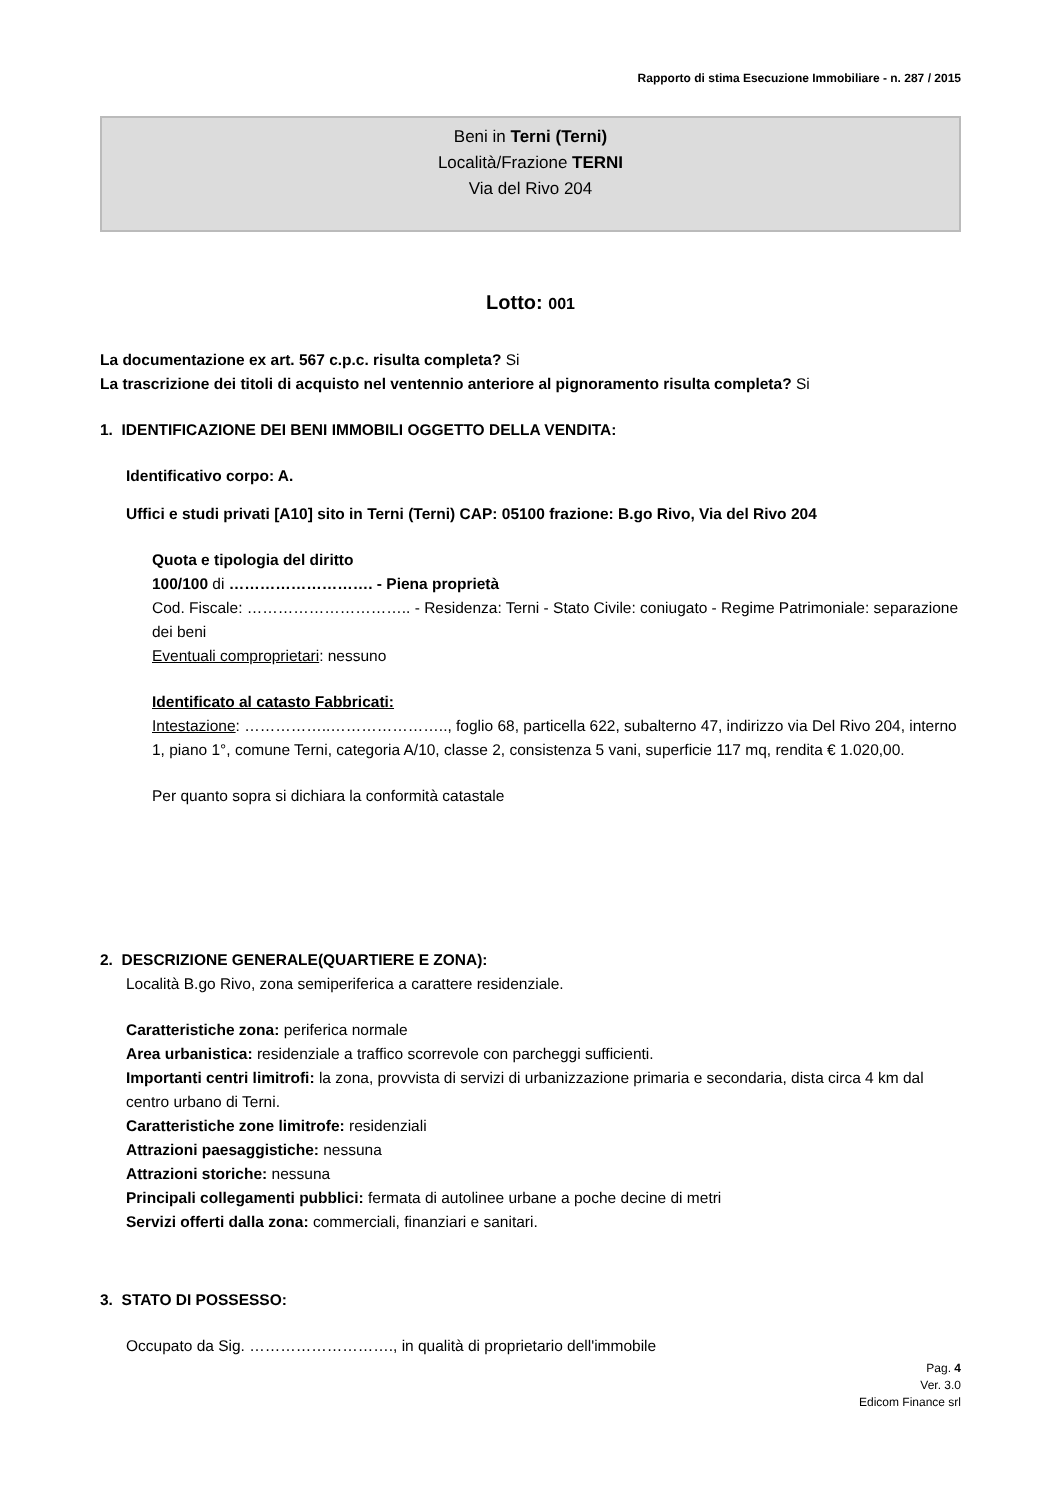Rapporto di stima Esecuzione Immobiliare - n. 287 / 2015
Beni in Terni (Terni)
Località/Frazione TERNI
Via del Rivo 204
Lotto: 001
La documentazione ex art. 567 c.p.c. risulta completa? Si
La trascrizione dei titoli di acquisto nel ventennio anteriore al pignoramento risulta completa? Si
1. IDENTIFICAZIONE DEI BENI IMMOBILI OGGETTO DELLA VENDITA:
Identificativo corpo: A.
Uffici e studi privati [A10] sito in Terni (Terni) CAP: 05100 frazione: B.go Rivo, Via del Rivo 204
Quota e tipologia del diritto
100/100 di ………………………. - Piena proprietà
Cod. Fiscale: ………………………….. - Residenza: Terni - Stato Civile: coniugato - Regime Patrimoniale: separazione dei beni
Eventuali comproprietari: nessuno
Identificato al catasto Fabbricati:
Intestazione: ……………..………………….., foglio 68, particella 622, subalterno 47, indirizzo via Del Rivo 204, interno 1, piano 1°, comune Terni, categoria A/10, classe 2, consistenza 5 vani, superficie 117 mq, rendita € 1.020,00.
Per quanto sopra si dichiara la conformità catastale
2. DESCRIZIONE GENERALE(QUARTIERE E ZONA):
Località B.go Rivo, zona semiperiferica a carattere residenziale.
Caratteristiche zona: periferica normale
Area urbanistica: residenziale a traffico scorrevole con parcheggi sufficienti.
Importanti centri limitrofi: la zona, provvista di servizi di urbanizzazione primaria e secondaria, dista circa 4 km dal centro urbano di Terni.
Caratteristiche zone limitrofe: residenziali
Attrazioni paesaggistiche: nessuna
Attrazioni storiche: nessuna
Principali collegamenti pubblici: fermata di autolinee urbane a poche decine di metri
Servizi offerti dalla zona: commerciali, finanziari e sanitari.
3. STATO DI POSSESSO:
Occupato da Sig. ………………………., in qualità di proprietario dell'immobile
Pag. 4
Ver. 3.0
Edicom Finance srl